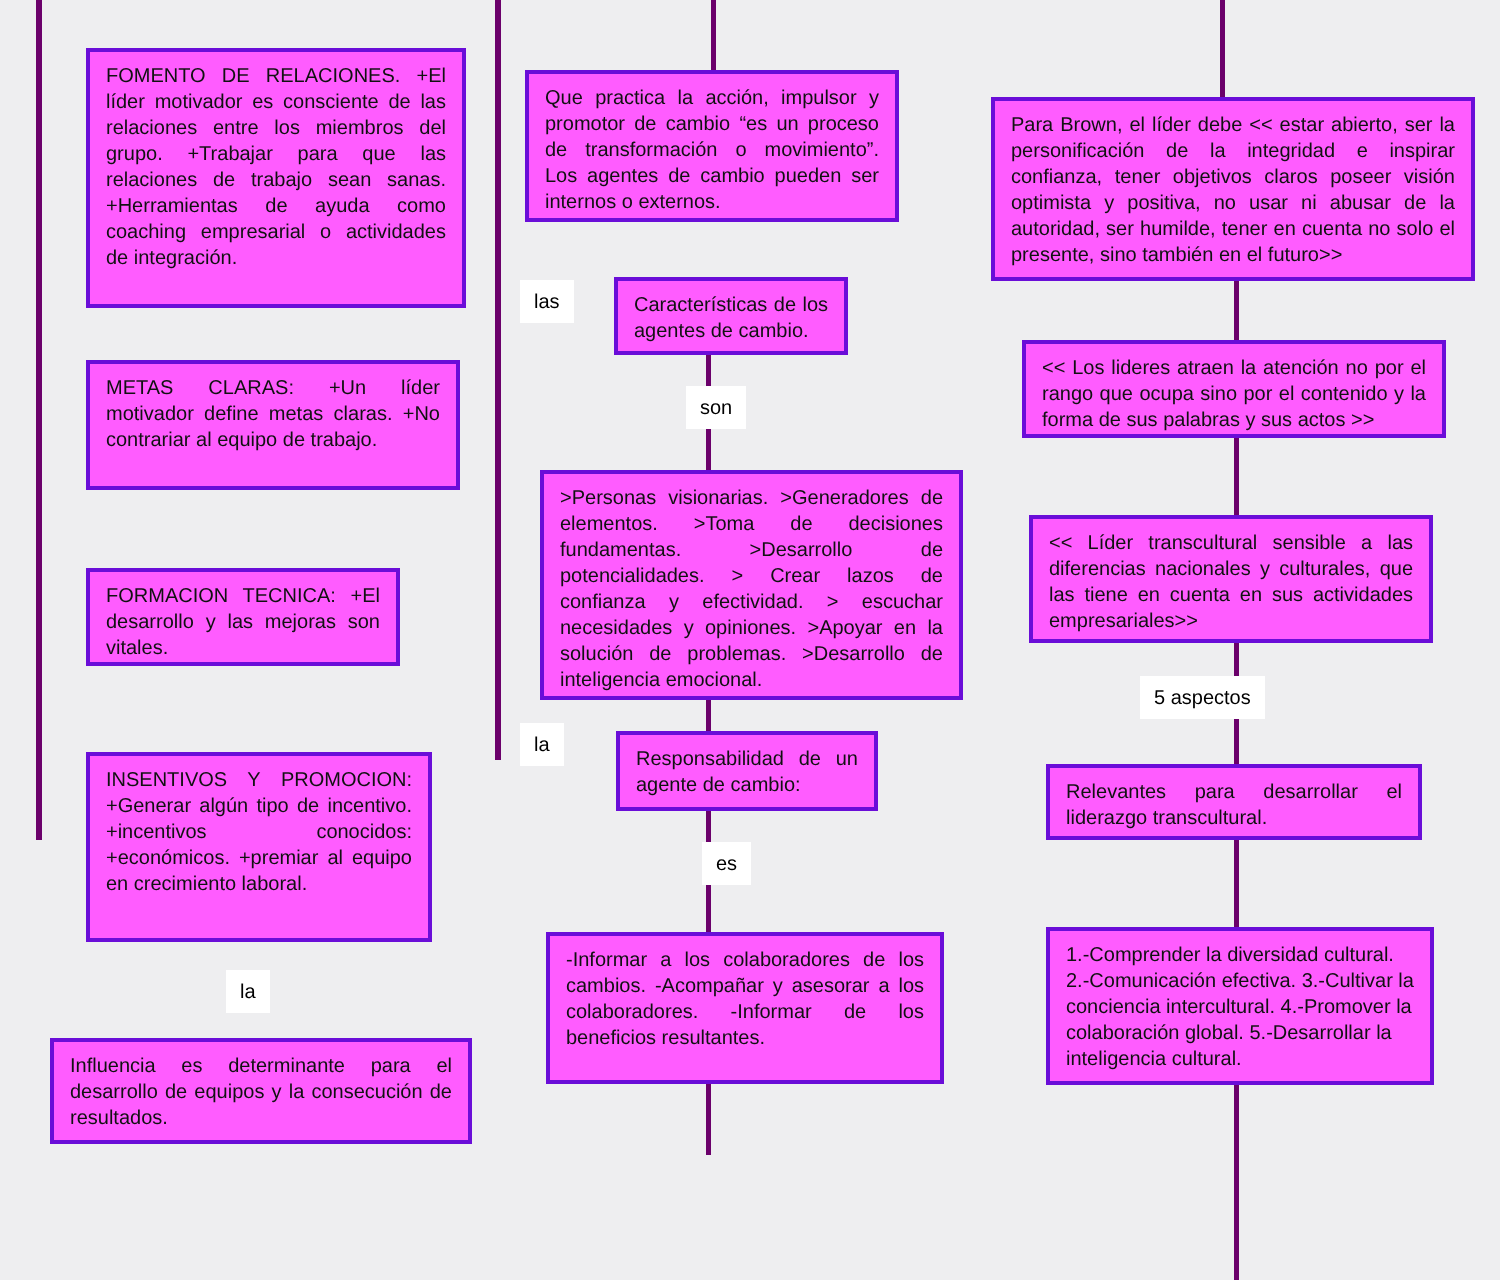FOMENTO DE RELACIONES. +El líder motivador es consciente de las relaciones entre los miembros del grupo. +Trabajar para que las relaciones de trabajo sean sanas. +Herramientas de ayuda como coaching empresarial o actividades de integración.
METAS CLARAS: +Un líder motivador define metas claras. +No contrariar al equipo de trabajo.
FORMACION TECNICA: +El desarrollo y las mejoras son vitales.
INSENTIVOS Y PROMOCION: +Generar algún tipo de incentivo. +incentivos conocidos: +económicos. +premiar al equipo en crecimiento laboral.
la
Influencia es determinante para el desarrollo de equipos y la consecución de resultados.
Que practica la acción, impulsor y promotor de cambio “es un proceso de transformación o movimiento”. Los agentes de cambio pueden ser internos o externos.
las
Características de los agentes de cambio.
son
>Personas visionarias. >Generadores de elementos. >Toma de decisiones fundamentas. >Desarrollo de potencialidades. > Crear lazos de confianza y efectividad. > escuchar necesidades y opiniones. >Apoyar en la solución de problemas. >Desarrollo de inteligencia emocional.
la
Responsabilidad de un agente de cambio:
es
-Informar a los colaboradores de los cambios. -Acompañar y asesorar a los colaboradores. -Informar de los beneficios resultantes.
Para Brown, el líder debe << estar abierto, ser la personificación de la integridad e inspirar confianza, tener objetivos claros poseer visión optimista y positiva, no usar ni abusar de la autoridad, ser humilde, tener en cuenta no solo el presente, sino también en el futuro>>
<< Los lideres atraen la atención no por el rango que ocupa sino por el contenido y la forma de sus palabras y sus actos >>
<< Líder transcultural sensible a las diferencias nacionales y culturales, que las tiene en cuenta en sus actividades empresariales>>
5 aspectos
Relevantes para desarrollar el liderazgo transcultural.
1.-Comprender la diversidad cultural. 2.-Comunicación efectiva. 3.-Cultivar la conciencia intercultural. 4.-Promover la colaboración global. 5.-Desarrollar la inteligencia cultural.